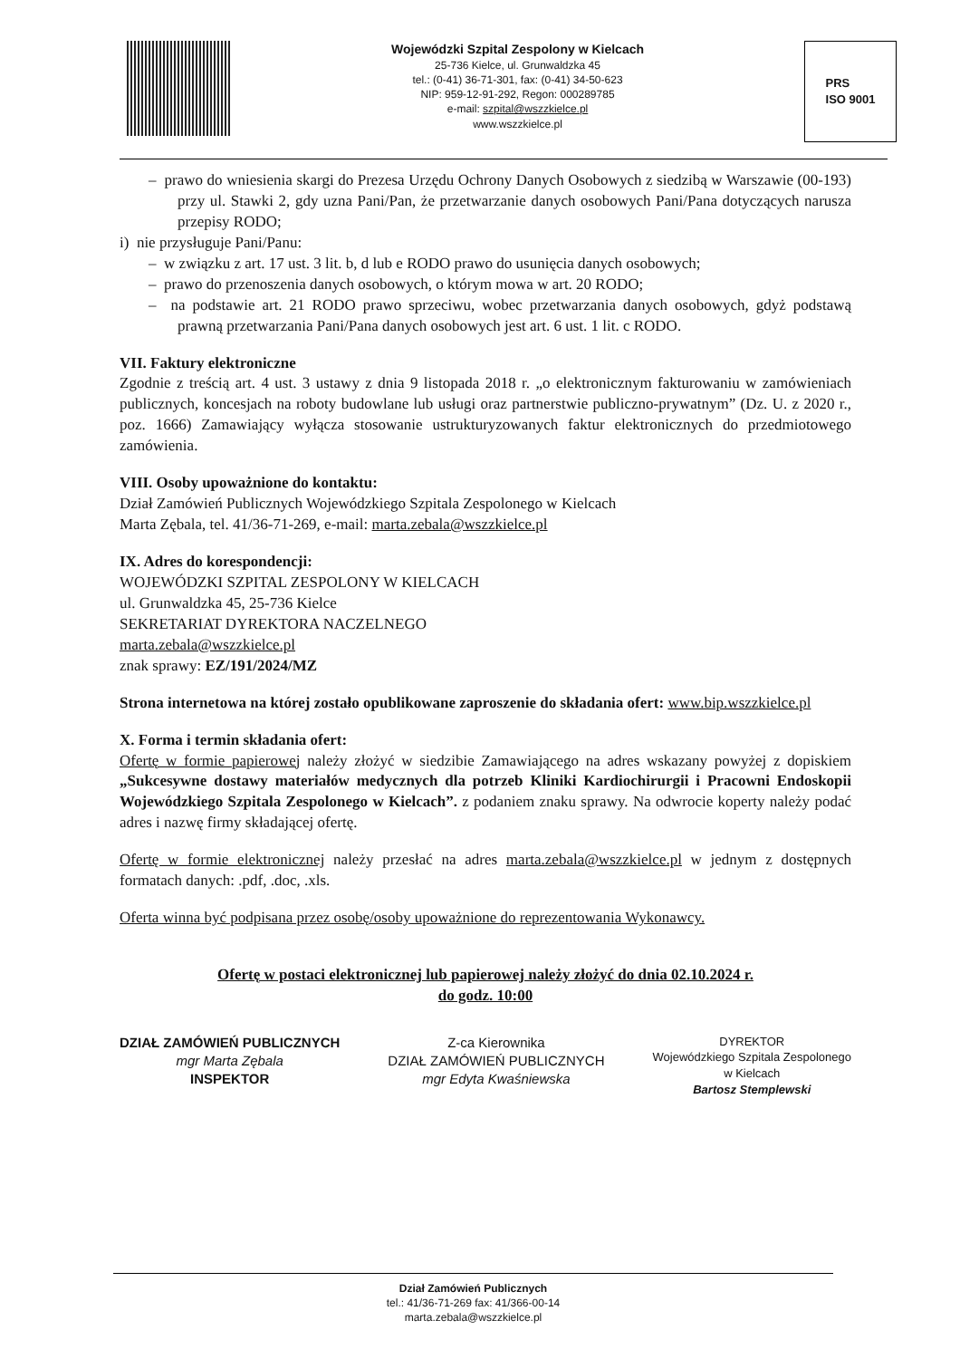Wojewódzki Szpital Zespolony w Kielcach
25-736 Kielce, ul. Grunwaldzka 45
tel.: (0-41) 36-71-301, fax: (0-41) 34-50-623
NIP: 959-12-91-292, Regon: 000289785
e-mail: szpital@wszzkielce.pl
www.wszzkielce.pl
PRS
ISO 9001
– prawo do wniesienia skargi do Prezesa Urzędu Ochrony Danych Osobowych z siedzibą w Warszawie (00-193) przy ul. Stawki 2, gdy uzna Pani/Pan, że przetwarzanie danych osobowych Pani/Pana dotyczących narusza przepisy RODO;
i) nie przysługuje Pani/Panu:
– w związku z art. 17 ust. 3 lit. b, d lub e RODO prawo do usunięcia danych osobowych;
– prawo do przenoszenia danych osobowych, o którym mowa w art. 20 RODO;
– na podstawie art. 21 RODO prawo sprzeciwu, wobec przetwarzania danych osobowych, gdyż podstawą prawną przetwarzania Pani/Pana danych osobowych jest art. 6 ust. 1 lit. c RODO.
VII. Faktury elektroniczne
Zgodnie z treścią art. 4 ust. 3 ustawy z dnia 9 listopada 2018 r. „o elektronicznym fakturowaniu w zamówieniach publicznych, koncesjach na roboty budowlane lub usługi oraz partnerstwie publiczno-prywatnym” (Dz. U. z 2020 r., poz. 1666) Zamawiający wyłącza stosowanie ustrukturyzowanych faktur elektronicznych do przedmiotowego zamówienia.
VIII. Osoby upoważnione do kontaktu:
Dział Zamówień Publicznych Wojewódzkiego Szpitala Zespolonego w Kielcach
Marta Zębala, tel. 41/36-71-269, e-mail: marta.zebala@wszzkielce.pl
IX. Adres do korespondencji:
WOJEWÓDZKI SZPITAL ZESPOLONY W KIELCACH
ul. Grunwaldzka 45, 25-736 Kielce
SEKRETARIAT DYREKTORA NACZELNEGO
marta.zebala@wszzkielce.pl
znak sprawy: EZ/191/2024/MZ
Strona internetowa na której zostało opublikowane zaproszenie do składania ofert: www.bip.wszzkielce.pl
X. Forma i termin składania ofert:
Ofertę w formie papierowej należy złożyć w siedzibie Zamawiającego na adres wskazany powyżej z dopiskiem „Sukcesywne dostawy materiałów medycznych dla potrzeb Kliniki Kardiochirurgii i Pracowni Endoskopii Wojewódzkiego Szpitala Zespolonego w Kielcach”. z podaniem znaku sprawy. Na odwrocie koperty należy podać adres i nazwę firmy składającej ofertę.
Ofertę w formie elektronicznej należy przesłać na adres marta.zebala@wszzkielce.pl w jednym z dostępnych formatach danych: .pdf, .doc, .xls.
Oferta winna być podpisana przez osobę/osoby upoważnione do reprezentowania Wykonawcy.
Ofertę w postaci elektronicznej lub papierowej należy złożyć do dnia 02.10.2024 r.
do godz. 10:00
DZIAŁ ZAMÓWIEŃ PUBLICZNYCH
mgr Marta Zębala
INSPEKTOR
Z-ca Kierownika
DZIAŁ ZAMÓWIEŃ PUBLICZNYCH
mgr Edyta Kwaśniewska
DYREKTOR
Wojewódzkiego Szpitala Zespolonego
w Kielcach
Bartosz Stemplewski
Dział Zamówień Publicznych
tel.: 41/36-71-269 fax: 41/366-00-14
marta.zebala@wszzkielce.pl